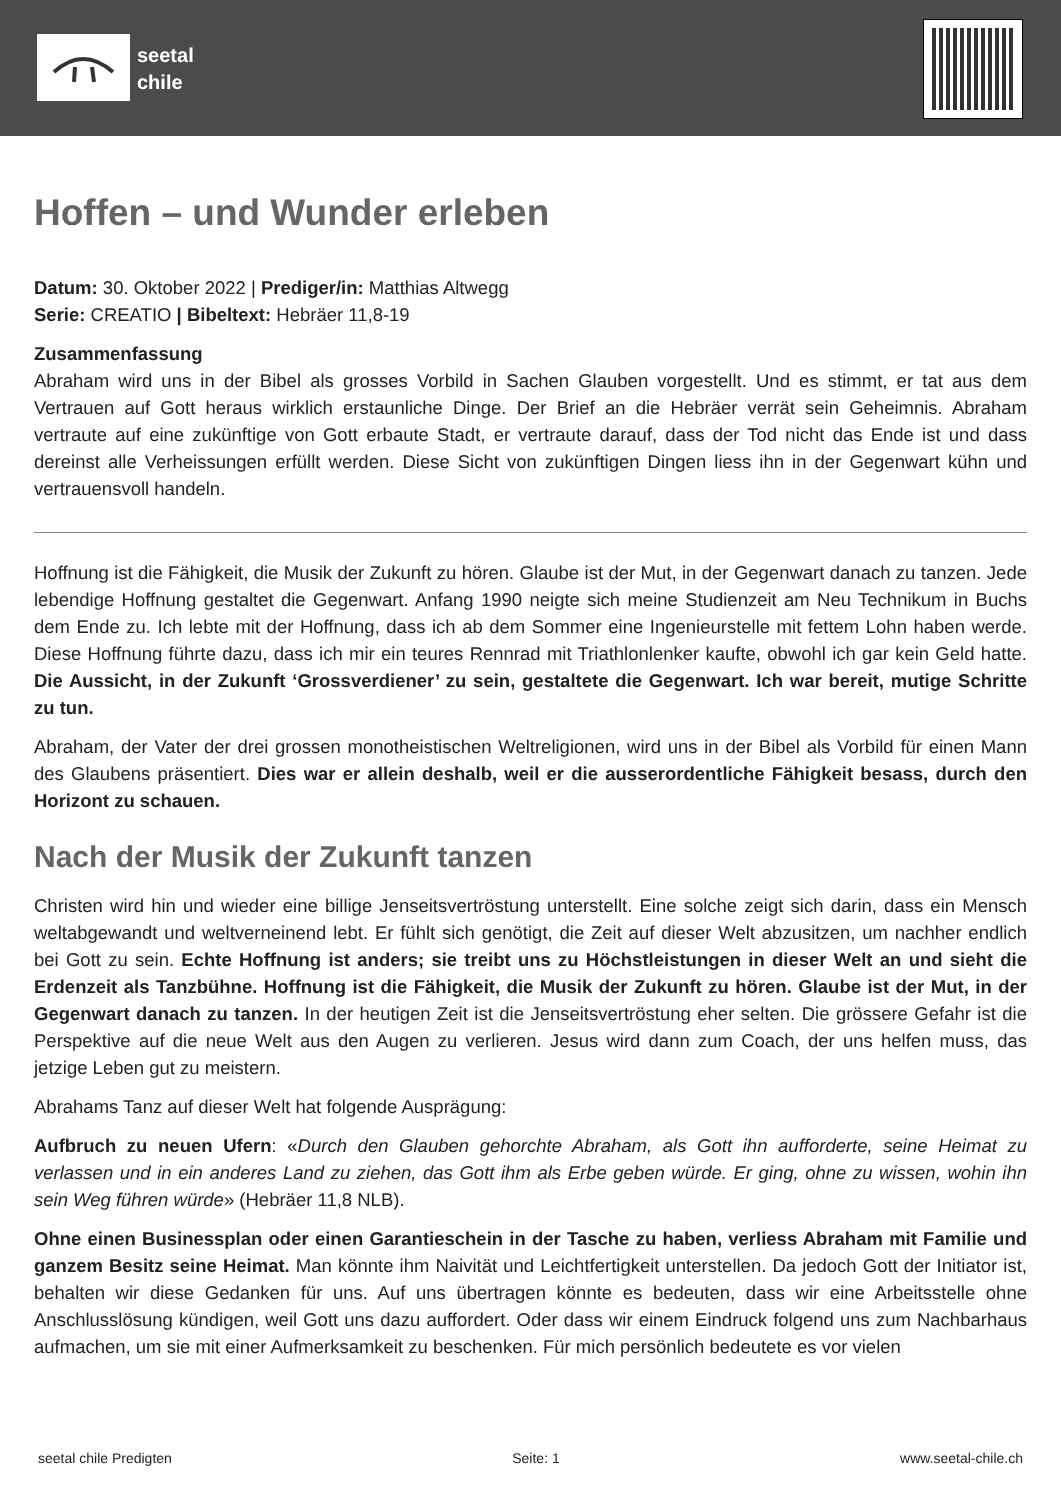seetal
chile
Hoffen – und Wunder erleben
Datum: 30. Oktober 2022 | Prediger/in: Matthias Altwegg
Serie: CREATIO | Bibeltext: Hebräer 11,8-19
Zusammenfassung
Abraham wird uns in der Bibel als grosses Vorbild in Sachen Glauben vorgestellt. Und es stimmt, er tat aus dem Vertrauen auf Gott heraus wirklich erstaunliche Dinge. Der Brief an die Hebräer verrät sein Geheimnis. Abraham vertraute auf eine zukünftige von Gott erbaute Stadt, er vertraute darauf, dass der Tod nicht das Ende ist und dass dereinst alle Verheissungen erfüllt werden. Diese Sicht von zukünftigen Dingen liess ihn in der Gegenwart kühn und vertrauensvoll handeln.
Hoffnung ist die Fähigkeit, die Musik der Zukunft zu hören. Glaube ist der Mut, in der Gegenwart danach zu tanzen. Jede lebendige Hoffnung gestaltet die Gegenwart. Anfang 1990 neigte sich meine Studienzeit am Neu Technikum in Buchs dem Ende zu. Ich lebte mit der Hoffnung, dass ich ab dem Sommer eine Ingenieurstelle mit fettem Lohn haben werde. Diese Hoffnung führte dazu, dass ich mir ein teures Rennrad mit Triathlonlenker kaufte, obwohl ich gar kein Geld hatte. Die Aussicht, in der Zukunft ‘Grossverdiener’ zu sein, gestaltete die Gegenwart. Ich war bereit, mutige Schritte zu tun.
Abraham, der Vater der drei grossen monotheistischen Weltreligionen, wird uns in der Bibel als Vorbild für einen Mann des Glaubens präsentiert. Dies war er allein deshalb, weil er die ausserordentliche Fähigkeit besass, durch den Horizont zu schauen.
Nach der Musik der Zukunft tanzen
Christen wird hin und wieder eine billige Jenseitsvertröstung unterstellt. Eine solche zeigt sich darin, dass ein Mensch weltabgewandt und weltverneinend lebt. Er fühlt sich genötigt, die Zeit auf dieser Welt abzusitzen, um nachher endlich bei Gott zu sein. Echte Hoffnung ist anders; sie treibt uns zu Höchstleistungen in dieser Welt an und sieht die Erdenzeit als Tanzbühne. Hoffnung ist die Fähigkeit, die Musik der Zukunft zu hören. Glaube ist der Mut, in der Gegenwart danach zu tanzen. In der heutigen Zeit ist die Jenseitsvertröstung eher selten. Die grössere Gefahr ist die Perspektive auf die neue Welt aus den Augen zu verlieren. Jesus wird dann zum Coach, der uns helfen muss, das jetzige Leben gut zu meistern.
Abrahams Tanz auf dieser Welt hat folgende Ausprägung:
Aufbruch zu neuen Ufern: «Durch den Glauben gehorchte Abraham, als Gott ihn aufforderte, seine Heimat zu verlassen und in ein anderes Land zu ziehen, das Gott ihm als Erbe geben würde. Er ging, ohne zu wissen, wohin ihn sein Weg führen würde» (Hebräer 11,8 NLB).
Ohne einen Businessplan oder einen Garantieschein in der Tasche zu haben, verliess Abraham mit Familie und ganzem Besitz seine Heimat. Man könnte ihm Naivität und Leichtfertigkeit unterstellen. Da jedoch Gott der Initiator ist, behalten wir diese Gedanken für uns. Auf uns übertragen könnte es bedeuten, dass wir eine Arbeitsstelle ohne Anschlusslösung kündigen, weil Gott uns dazu auffordert. Oder dass wir einem Eindruck folgend uns zum Nachbarhaus aufmachen, um sie mit einer Aufmerksamkeit zu beschenken. Für mich persönlich bedeutete es vor vielen
seetal chile Predigten Seite: 1 www.seetal-chile.ch